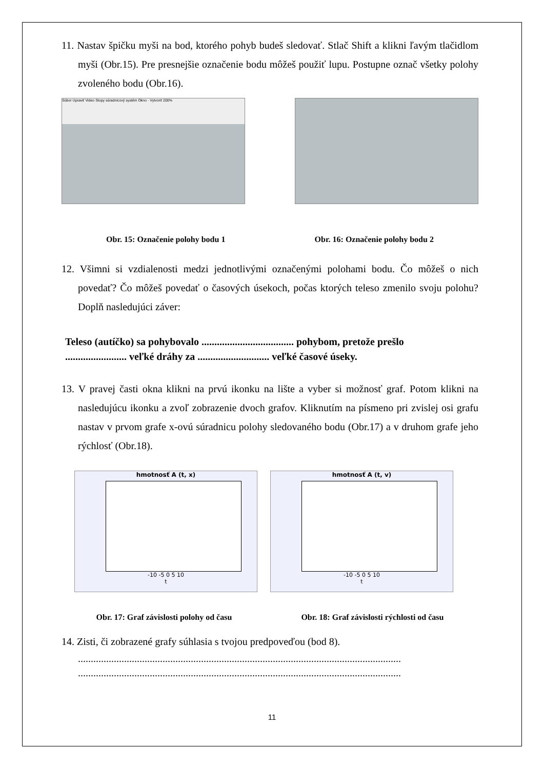11. Nastav špičku myši na bod, ktorého pohyb budeš sledovať. Stlač Shift a klikni ľavým tlačidlom myši (Obr.15). Pre presnejšie označenie bodu môžeš použiť lupu. Postupne označ všetky polohy zvoleného bodu (Obr.16).
Súbor Upraviť Video Stopy súradnicový systém Okno · Vytvoriť 200%
Obr. 15: Označenie polohy bodu 1 Obr. 16: Označenie polohy bodu 2
12. Všimni si vzdialenosti medzi jednotlivými označenými polohami bodu. Čo môžeš o nich povedať? Čo môžeš povedať o časových úsekoch, počas ktorých teleso zmenilo svoju polohu? Doplň nasledujúci záver:
Teleso (autíčko) sa pohybovalo .................................... pohybom, pretože prešlo
........................ veľké dráhy za ............................ veľké časové úseky.
13. V pravej časti okna klikni na prvú ikonku na lište a vyber si možnosť graf. Potom klikni na nasledujúcu ikonku a zvoľ zobrazenie dvoch grafov. Kliknutím na písmeno pri zvislej osi grafu nastav v prvom grafe x-ovú súradnicu polohy sledovaného bodu (Obr.17) a v druhom grafe jeho rýchlosť (Obr.18).
hmotnosť A (t, x)
-10 -5 0 5 10
t
hmotnosť A (t, v)
-10 -5 0 5 10
t
Obr. 17: Graf závislosti polohy od času Obr. 18: Graf závislosti rýchlosti od času
14. Zisti, či zobrazené grafy súhlasia s tvojou predpoveďou (bod 8).
..............................................................................................................................
..............................................................................................................................
11